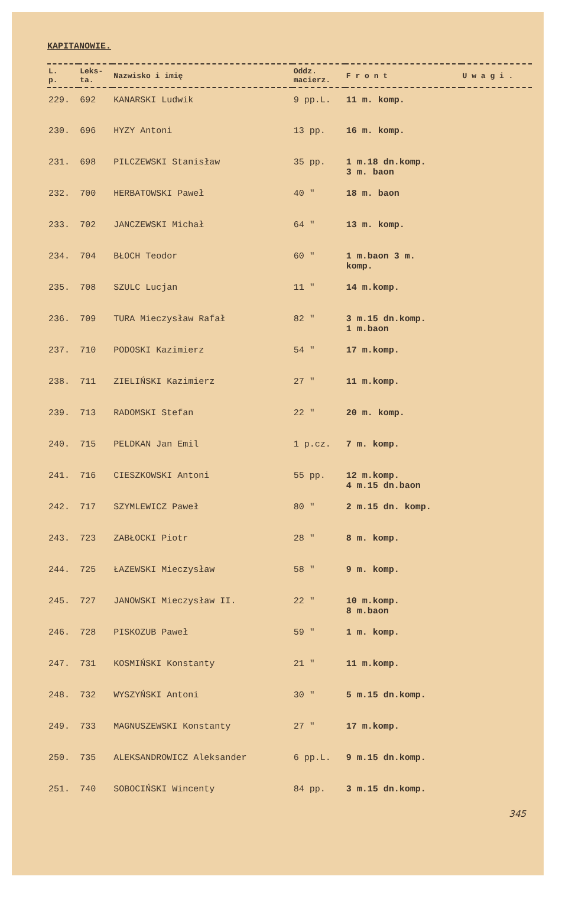KAPITANOWIE.
| L. p. | Leks- ta. | Nazwisko i imię | Oddz. macierz. | F r o n t | U w a g i . |
| --- | --- | --- | --- | --- | --- |
| 229. | 692 | KANARSKI Ludwik | 9 pp.L. | 11 m. komp. | |
| 230. | 696 | HYZY Antoni | 13 pp. | 16 m. komp. | |
| 231. | 698 | PILCZEWSKI Stanisław | 35 pp. | 1 m.18 dn.komp. 3 m. baon | |
| 232. | 700 | HERBATOWSKI Paweł | 40 " | 18 m. baon | |
| 233. | 702 | JANCZEWSKI Michał | 64 " | 13 m. komp. | |
| 234. | 704 | BŁOCH Teodor | 60 " | 1 m.baon 3 m. komp. | |
| 235. | 708 | SZULC Lucjan | 11 " | 14 m.komp. | |
| 236. | 709 | TURA Mieczysław Rafał | 82 " | 3 m.15 dn.komp. 1 m.baon | |
| 237. | 710 | PODOSKI Kazimierz | 54 " | 17 m.komp. | |
| 238. | 711 | ZIELIŃSKI Kazimierz | 27 " | 11 m.komp. | |
| 239. | 713 | RADOMSKI Stefan | 22 " | 20 m. komp. | |
| 240. | 715 | PELDKAN Jan Emil | 1 p.cz. | 7 m. komp. | |
| 241. | 716 | CIESZKOWSKI Antoni | 55 pp. | 12 m.komp. 4 m.15 dn.baon | |
| 242. | 717 | SZYMLEWICZ Paweł | 80 " | 2 m.15 dn. komp. | |
| 243. | 723 | ZABŁOCKI Piotr | 28 " | 8 m. komp. | |
| 244. | 725 | ŁAZEWSKI Mieczysław | 58 " | 9 m. komp. | |
| 245. | 727 | JANOWSKI Mieczysław II. | 22 " | 10 m.komp. 8 m.baon | |
| 246. | 728 | PISKOZUB Paweł | 59 " | 1 m. komp. | |
| 247. | 731 | KOSMIŃSKI Konstanty | 21 " | 11 m.komp. | |
| 248. | 732 | WYSZYŃSKI Antoni | 30 " | 5 m.15 dn.komp. | |
| 249. | 733 | MAGNUSZEWSKI Konstanty | 27 " | 17 m.komp. | |
| 250. | 735 | ALEKSANDROWICZ Aleksander | 6 pp.L. | 9 m.15 dn.komp. | |
| 251. | 740 | SOBOCIŃSKI Wincenty | 84 pp. | 3 m.15 dn.komp. | |
345